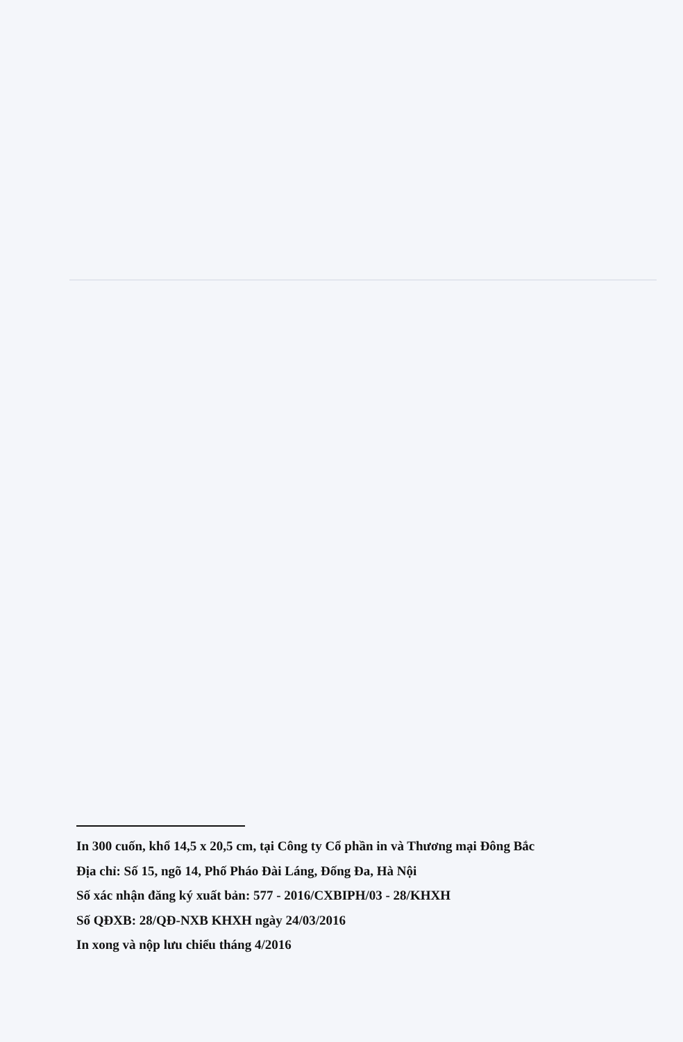In 300 cuốn, khổ 14,5 x 20,5 cm, tại Công ty Cổ phần in và Thương mại Đông Bắc
Địa chỉ: Số 15, ngõ 14, Phố Pháo Đài Láng, Đống Đa, Hà Nội
Số xác nhận đăng ký xuất bản: 577 - 2016/CXBIPH/03 - 28/KHXH
Số QĐXB: 28/QĐ-NXB KHXH ngày 24/03/2016
In xong và nộp lưu chiểu tháng 4/2016